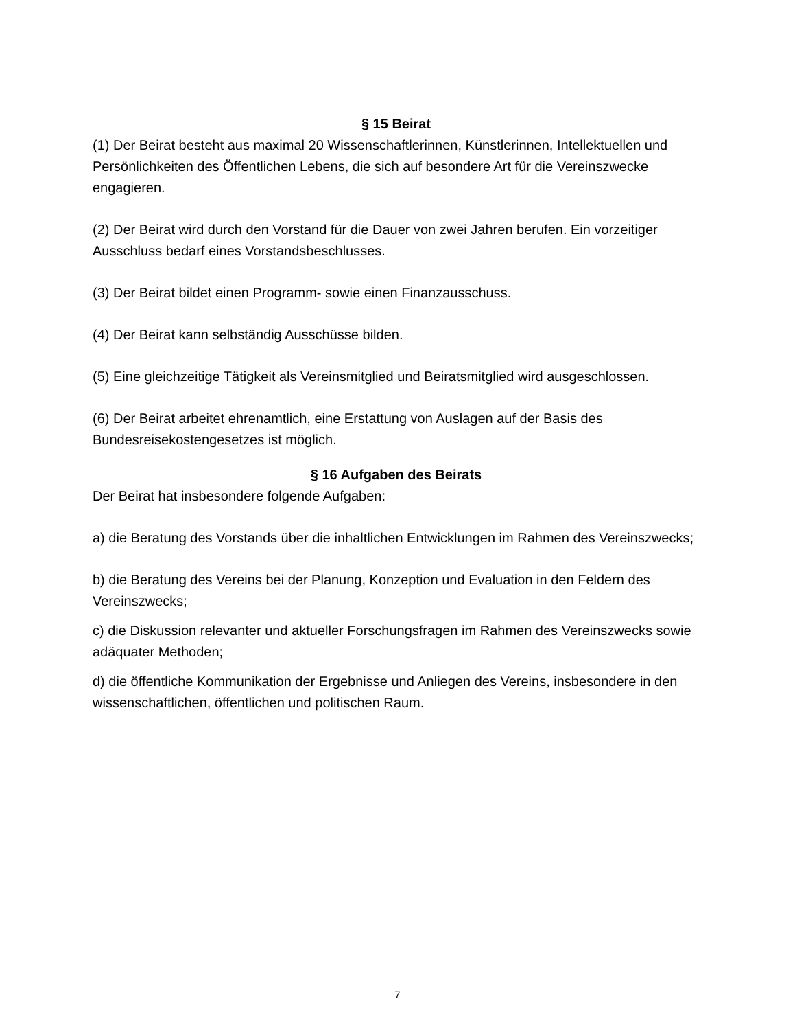§ 15 Beirat
(1) Der Beirat besteht aus maximal 20 Wissenschaftlerinnen, Künstlerinnen, Intellektuellen und Persönlichkeiten des Öffentlichen Lebens, die sich auf besondere Art für die Vereinszwecke engagieren.
(2) Der Beirat wird durch den Vorstand für die Dauer von zwei Jahren berufen. Ein vorzeitiger Ausschluss bedarf eines Vorstandsbeschlusses.
(3) Der Beirat bildet einen Programm- sowie einen Finanzausschuss.
(4) Der Beirat kann selbständig Ausschüsse bilden.
(5) Eine gleichzeitige Tätigkeit als Vereinsmitglied und Beiratsmitglied wird ausgeschlossen.
(6) Der Beirat arbeitet ehrenamtlich, eine Erstattung von Auslagen auf der Basis des Bundesreisekostengesetzes ist möglich.
§ 16 Aufgaben des Beirats
Der Beirat hat insbesondere folgende Aufgaben:
a) die Beratung des Vorstands über die inhaltlichen Entwicklungen im Rahmen des Vereinszwecks;
b) die Beratung des Vereins bei der Planung, Konzeption und Evaluation in den Feldern des Vereinszwecks;
c) die Diskussion relevanter und aktueller Forschungsfragen im Rahmen des Vereinszwecks sowie adäquater Methoden;
d) die öffentliche Kommunikation der Ergebnisse und Anliegen des Vereins, insbesondere in den wissenschaftlichen, öffentlichen und politischen Raum.
7